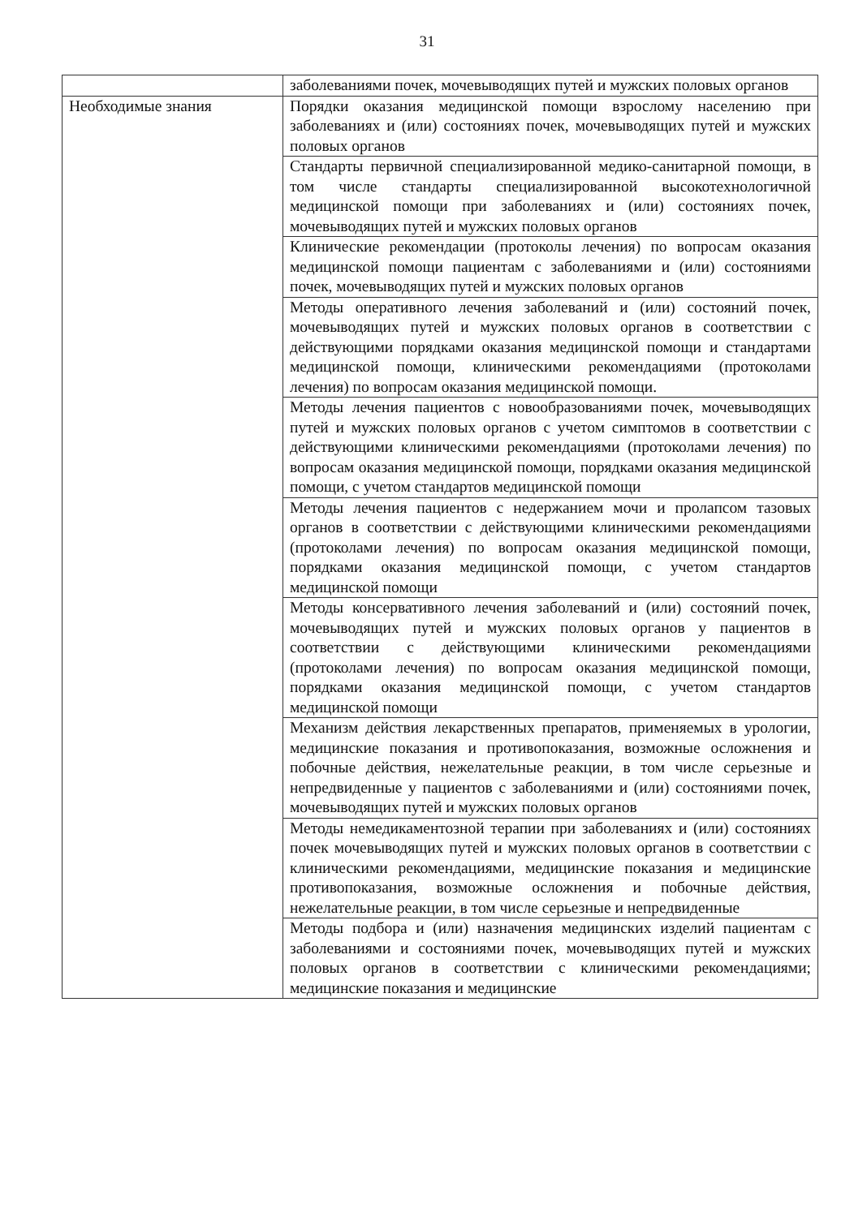31
| | заболеваниями почек, мочевыводящих путей и мужских половых органов |
| Необходимые знания | Порядки оказания медицинской помощи взрослому населению при заболеваниях и (или) состояниях почек, мочевыводящих путей и мужских половых органов |
| | Стандарты первичной специализированной медико-санитарной помощи, в том числе стандарты специализированной высокотехнологичной медицинской помощи при заболеваниях и (или) состояниях почек, мочевыводящих путей и мужских половых органов |
| | Клинические рекомендации (протоколы лечения) по вопросам оказания медицинской помощи пациентам с заболеваниями и (или) состояниями почек, мочевыводящих путей и мужских половых органов |
| | Методы оперативного лечения заболеваний и (или) состояний почек, мочевыводящих путей и мужских половых органов в соответствии с действующими порядками оказания медицинской помощи и стандартами медицинской помощи, клиническими рекомендациями (протоколами лечения) по вопросам оказания медицинской помощи. |
| | Методы лечения пациентов с новообразованиями почек, мочевыводящих путей и мужских половых органов с учетом симптомов в соответствии с действующими клиническими рекомендациями (протоколами лечения) по вопросам оказания медицинской помощи, порядками оказания медицинской помощи, с учетом стандартов медицинской помощи |
| | Методы лечения пациентов с недержанием мочи и пролапсом тазовых органов в соответствии с действующими клиническими рекомендациями (протоколами лечения) по вопросам оказания медицинской помощи, порядками оказания медицинской помощи, с учетом стандартов медицинской помощи |
| | Методы консервативного лечения заболеваний и (или) состояний почек, мочевыводящих путей и мужских половых органов у пациентов в соответствии с действующими клиническими рекомендациями (протоколами лечения) по вопросам оказания медицинской помощи, порядками оказания медицинской помощи, с учетом стандартов медицинской помощи |
| | Механизм действия лекарственных препаратов, применяемых в урологии, медицинские показания и противопоказания, возможные осложнения и побочные действия, нежелательные реакции, в том числе серьезные и непредвиденные у пациентов с заболеваниями и (или) состояниями почек, мочевыводящих путей и мужских половых органов |
| | Методы немедикаментозной терапии при заболеваниях и (или) состояниях почек мочевыводящих путей и мужских половых органов в соответствии с клиническими рекомендациями, медицинские показания и медицинские противопоказания, возможные осложнения и побочные действия, нежелательные реакции, в том числе серьезные и непредвиденные |
| | Методы подбора и (или) назначения медицинских изделий пациентам с заболеваниями и состояниями почек, мочевыводящих путей и мужских половых органов в соответствии с клиническими рекомендациями; медицинские показания и медицинские |